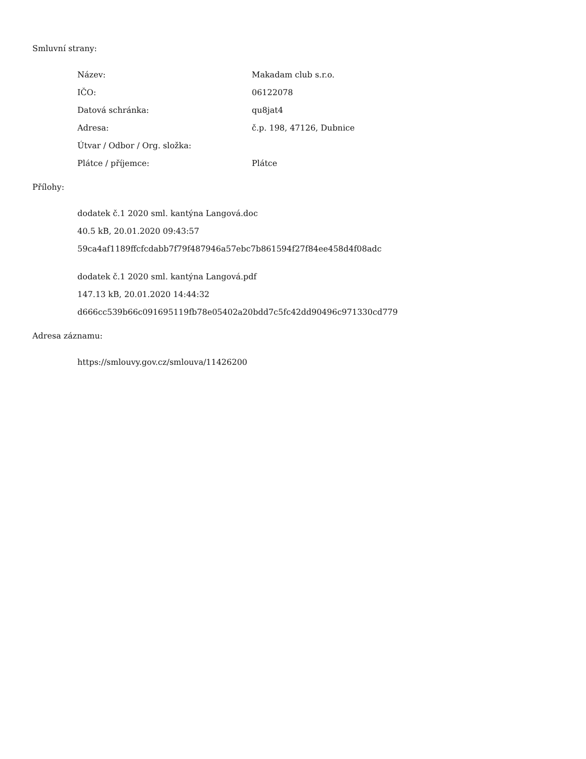Smluvní strany:
| Název: | Makadam club s.r.o. |
| IČO: | 06122078 |
| Datová schránka: | qu8jat4 |
| Adresa: | č.p. 198, 47126, Dubnice |
| Útvar / Odbor / Org. složka: | |
| Plátce / příjemce: | Plátce |
Přílohy:
dodatek č.1 2020 sml. kantýna Langová.doc
40.5 kB, 20.01.2020 09:43:57
59ca4af1189ffcfcdabb7f79f487946a57ebc7b861594f27f84ee458d4f08adc
dodatek č.1 2020 sml. kantýna Langová.pdf
147.13 kB, 20.01.2020 14:44:32
d666cc539b66c091695119fb78e05402a20bdd7c5fc42dd90496c971330cd779
Adresa záznamu:
https://smlouvy.gov.cz/smlouva/11426200